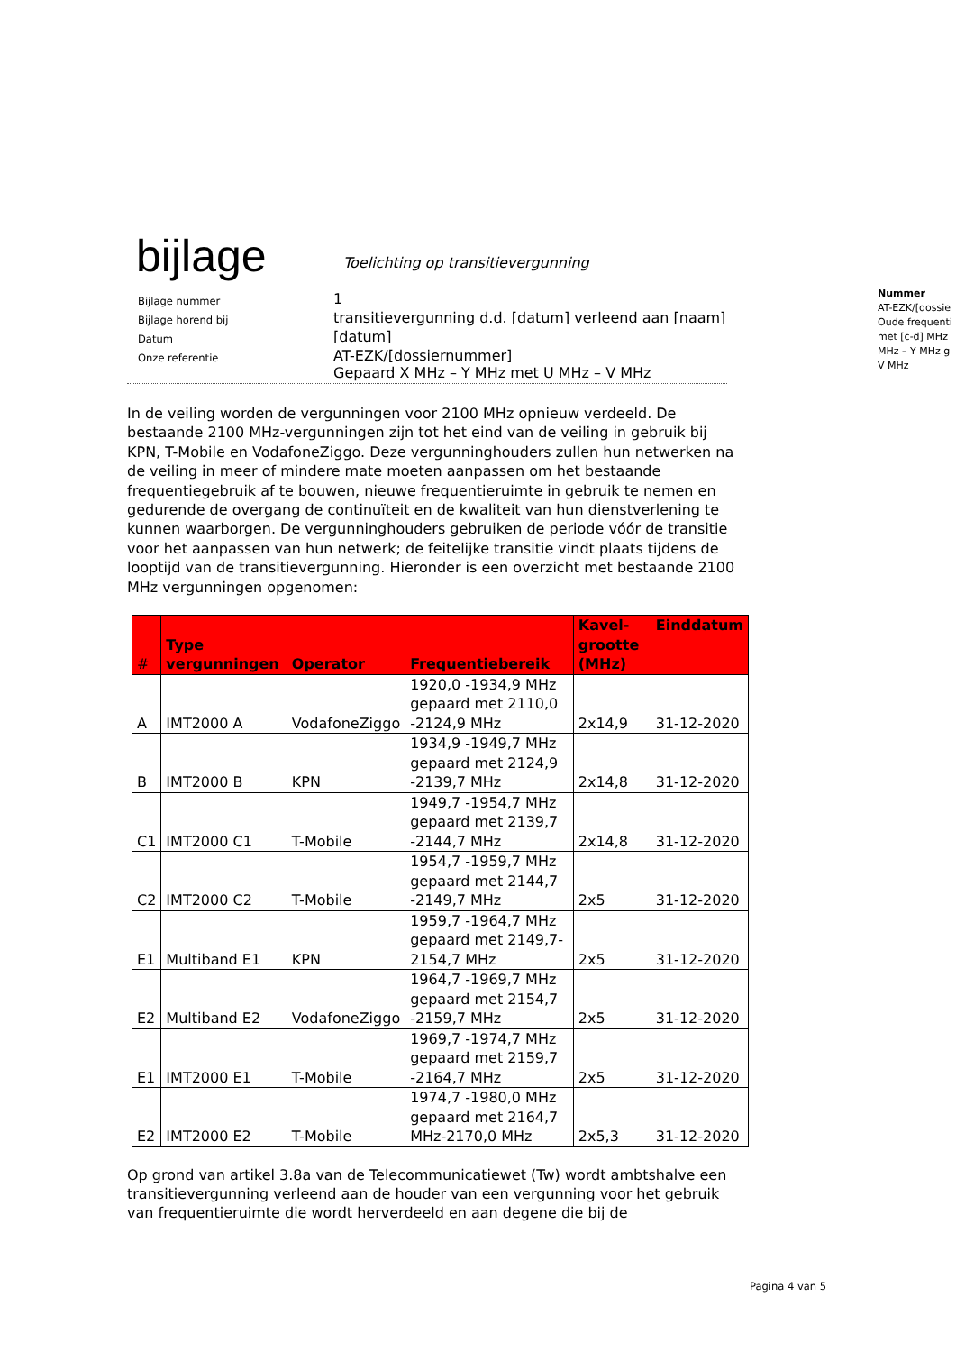bijlage
Toelichting op transitievergunning
| Bijlage nummer | 1 |
| Bijlage horend bij | transitievergunning d.d. [datum] verleend aan [naam] |
| Datum | [datum] |
| Onze referentie | AT-EZK/[dossiernummer] Gepaard X MHz – Y MHz met U MHz – V MHz |
In de veiling worden de vergunningen voor 2100 MHz opnieuw verdeeld. De bestaande 2100 MHz-vergunningen zijn tot het eind van de veiling in gebruik bij KPN, T-Mobile en VodafoneZiggo. Deze vergunninghouders zullen hun netwerken na de veiling in meer of mindere mate moeten aanpassen om het bestaande frequentiegebruik af te bouwen, nieuwe frequentieruimte in gebruik te nemen en gedurende de overgang de continuïteit en de kwaliteit van hun dienstverlening te kunnen waarborgen. De vergunninghouders gebruiken de periode vóór de transitie voor het aanpassen van hun netwerk; de feitelijke transitie vindt plaats tijdens de looptijd van de transitievergunning. Hieronder is een overzicht met bestaande 2100 MHz vergunningen opgenomen:
| # | Type vergunningen | Operator | Frequentiebereik | Kavel-grootte (MHz) | Einddatum |
| --- | --- | --- | --- | --- | --- |
| A | IMT2000 A | VodafoneZiggo | 1920,0 -1934,9 MHz gepaard met 2110,0 -2124,9 MHz | 2x14,9 | 31-12-2020 |
| B | IMT2000 B | KPN | 1934,9 -1949,7 MHz gepaard met 2124,9 -2139,7 MHz | 2x14,8 | 31-12-2020 |
| C1 | IMT2000 C1 | T-Mobile | 1949,7 -1954,7 MHz gepaard met 2139,7 -2144,7 MHz | 2x14,8 | 31-12-2020 |
| C2 | IMT2000 C2 | T-Mobile | 1954,7 -1959,7 MHz gepaard met 2144,7 -2149,7 MHz | 2x5 | 31-12-2020 |
| E1 | Multiband E1 | KPN | 1959,7 -1964,7 MHz gepaard met 2149,7-2154,7 MHz | 2x5 | 31-12-2020 |
| E2 | Multiband E2 | VodafoneZiggo | 1964,7 -1969,7 MHz gepaard met 2154,7 -2159,7 MHz | 2x5 | 31-12-2020 |
| E1 | IMT2000 E1 | T-Mobile | 1969,7 -1974,7 MHz gepaard met 2159,7 -2164,7 MHz | 2x5 | 31-12-2020 |
| E2 | IMT2000 E2 | T-Mobile | 1974,7 -1980,0 MHz gepaard met 2164,7 MHz-2170,0 MHz | 2x5,3 | 31-12-2020 |
Op grond van artikel 3.8a van de Telecommunicatiewet (Tw) wordt ambtshalve een transitievergunning verleend aan de houder van een vergunning voor het gebruik van frequentieruimte die wordt herverdeeld en aan degene die bij de
Nummer
AT-EZK/[dossie
Oude frequenti
met [c-d] MHz
MHz – Y MHz g
V MHz
Pagina 4 van 5